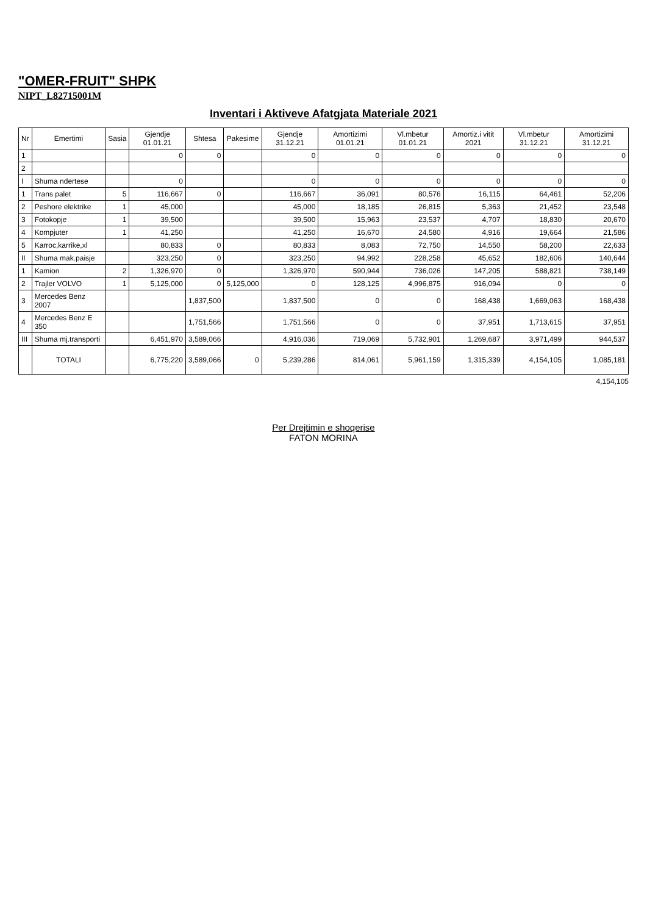"OMER-FRUIT" SHPK
NIPT_L82715001M
Inventari i Aktiveve Afatgjata Materiale 2021
| Nr | Emertimi | Sasia | Gjendje 01.01.21 | Shtesa | Pakesime | Gjendje 31.12.21 | Amortizimi 01.01.21 | Vl.mbetur 01.01.21 | Amortiz.i vitit 2021 | Vl.mbetur 31.12.21 | Amortizimi 31.12.21 |
| --- | --- | --- | --- | --- | --- | --- | --- | --- | --- | --- | --- |
| 1 | | | 0 | 0 | | 0 | 0 | 0 | 0 | 0 | 0 |
| 2 | | | | | | | | | | | |
| I | Shuma ndertese | | 0 | | | 0 | 0 | 0 | 0 | 0 | 0 |
| 1 | Trans palet | 5 | 116,667 | 0 | | 116,667 | 36,091 | 80,576 | 16,115 | 64,461 | 52,206 |
| 2 | Peshore elektrike | 1 | 45,000 | | | 45,000 | 18,185 | 26,815 | 5,363 | 21,452 | 23,548 |
| 3 | Fotokopje | 1 | 39,500 | | | 39,500 | 15,963 | 23,537 | 4,707 | 18,830 | 20,670 |
| 4 | Kompjuter | 1 | 41,250 | | | 41,250 | 16,670 | 24,580 | 4,916 | 19,664 | 21,586 |
| 5 | Karroc,karrike,xl | | 80,833 | 0 | | 80,833 | 8,083 | 72,750 | 14,550 | 58,200 | 22,633 |
| II | Shuma mak.paisje | | 323,250 | 0 | | 323,250 | 94,992 | 228,258 | 45,652 | 182,606 | 140,644 |
| 1 | Kamion | 2 | 1,326,970 | 0 | | 1,326,970 | 590,944 | 736,026 | 147,205 | 588,821 | 738,149 |
| 2 | Trajler VOLVO | 1 | 5,125,000 | 0 | 5,125,000 | 0 | 128,125 | 4,996,875 | 916,094 | 0 | 0 |
| 3 | Mercedes Benz 2007 | | | 1,837,500 | | 1,837,500 | 0 | 0 | 168,438 | 1,669,063 | 168,438 |
| 4 | Mercedes Benz E 350 | | | 1,751,566 | | 1,751,566 | 0 | 0 | 37,951 | 1,713,615 | 37,951 |
| III | Shuma mj.transporti | | 6,451,970 | 3,589,066 | | 4,916,036 | 719,069 | 5,732,901 | 1,269,687 | 3,971,499 | 944,537 |
| | TOTALI | | 6,775,220 | 3,589,066 | 0 | 5,239,286 | 814,061 | 5,961,159 | 1,315,339 | 4,154,105 | 1,085,181 |
4,154,105
Per Drejtimin e shoqerise
FATON MORINA